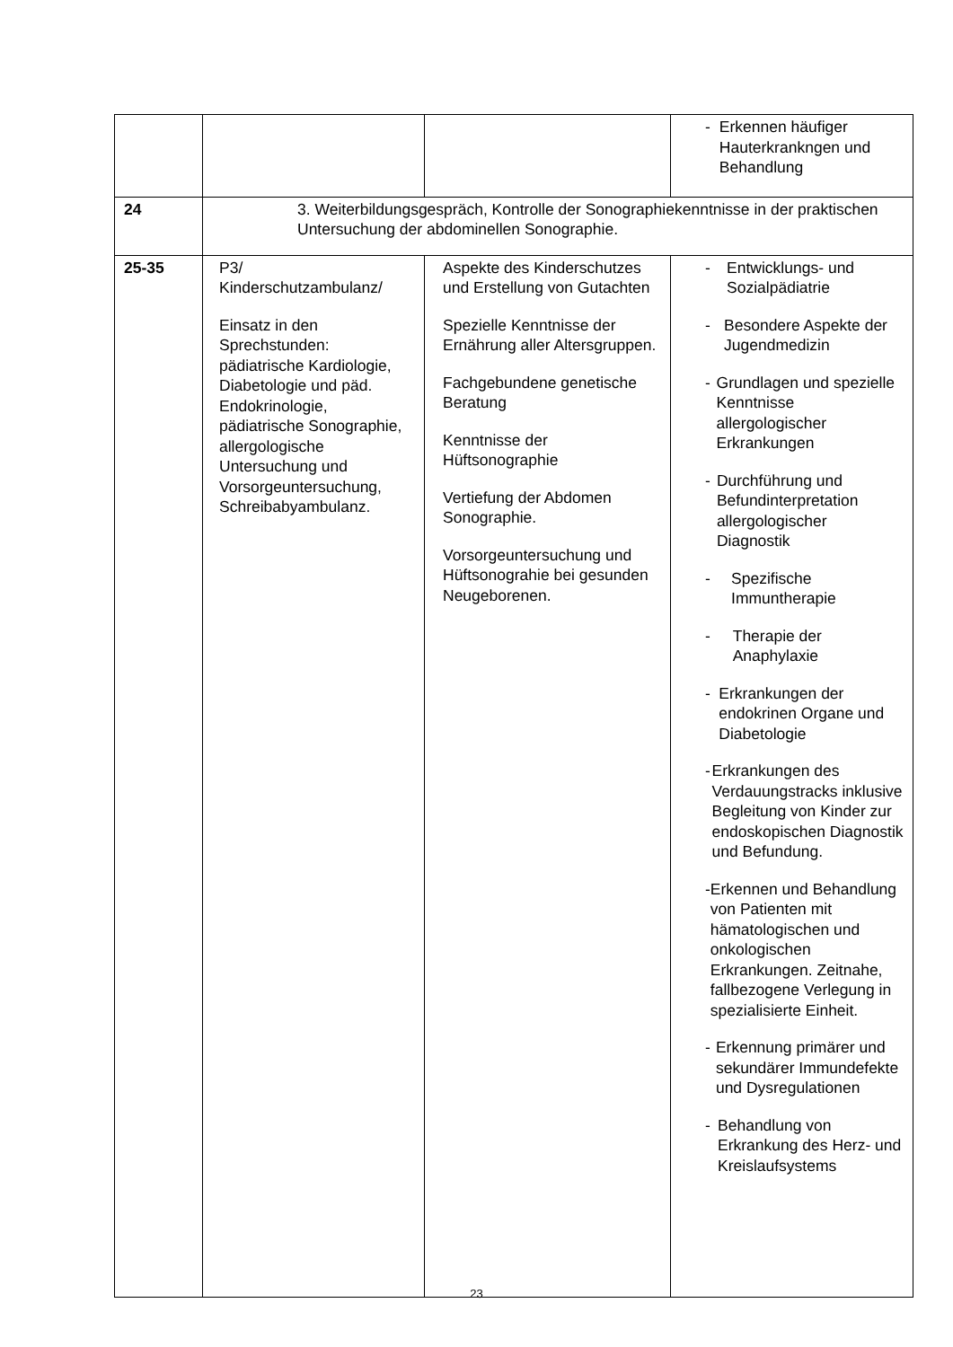| | | | - Erkennen häufiger Hauterkrankngen und Behandlung |
| 24 | 3. Weiterbildungsgespräch, Kontrolle der Sonographiekenntnisse in der praktischen Untersuchung der abdominellen Sonographie. | | |
| 25-35 | P3/ Kinderschutzambulanz/ Einsatz in den Sprechstunden: pädiatrische Kardiologie, Diabetologie und päd. Endokrinologie, pädiatrische Sonographie, allergologische Untersuchung und Vorsorgeuntersuchung, Schreibabyambulanz. | Aspekte des Kinderschutzes und Erstellung von Gutachten Spezielle Kenntnisse der Ernährung aller Altersgruppen. Fachgebundene genetische Beratung Kenntnisse der Hüftsonographie Vertiefung der Abdomen Sonographie. Vorsorgeuntersuchung und Hüftsonograhie bei gesunden Neugeborenen. | - Entwicklungs- und Sozialpädiatrie - Besondere Aspekte der Jugendmedizin - Grundlagen und spezielle Kenntnisse allergologischer Erkrankungen - Durchführung und Befundinterpretation allergologischer Diagnostik - Spezifische Immuntherapie - Therapie der Anaphylaxie - Erkrankungen der endokrinen Organe und Diabetologie - Erkrankungen des Verdauungstracks inklusive Begleitung von Kinder zur endoskopischen Diagnostik und Befundung. - Erkennen und Behandlung von Patienten mit hämatologischen und onkologischen Erkrankungen. Zeitnahe, fallbezogene Verlegung in spezialisierte Einheit. - Erkennung primärer und sekundärer Immundefekte und Dysregulationen - Behandlung von Erkrankung des Herz- und Kreislaufsystems |
23